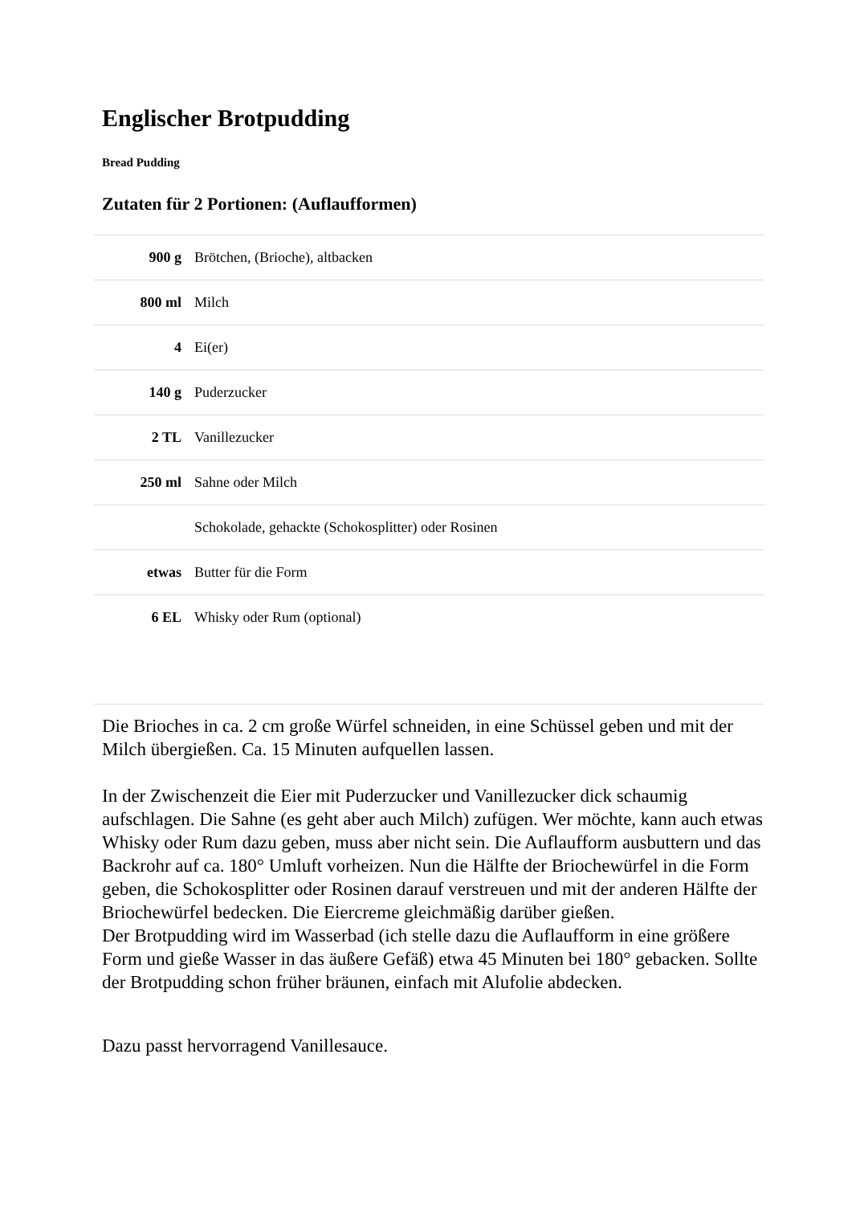Englischer Brotpudding
Bread Pudding
Zutaten für 2 Portionen: (Auflaufformen)
| 900 g | Brötchen, (Brioche), altbacken |
| 800 ml | Milch |
| 4 | Ei(er) |
| 140 g | Puderzucker |
| 2 TL | Vanillezucker |
| 250 ml | Sahne oder Milch |
| | Schokolade, gehackte (Schokosplitter) oder Rosinen |
| etwas | Butter für die Form |
| 6 EL | Whisky oder Rum (optional) |
Die Brioches in ca. 2 cm große Würfel schneiden, in eine Schüssel geben und mit der Milch übergießen. Ca. 15 Minuten aufquellen lassen.
In der Zwischenzeit die Eier mit Puderzucker und Vanillezucker dick schaumig aufschlagen. Die Sahne (es geht aber auch Milch) zufügen. Wer möchte, kann auch etwas Whisky oder Rum dazu geben, muss aber nicht sein. Die Auflaufform ausbuttern und das Backrohr auf ca. 180° Umluft vorheizen. Nun die Hälfte der Briochewürfel in die Form geben, die Schokosplitter oder Rosinen darauf verstreuen und mit der anderen Hälfte der Briochewürfel bedecken. Die Eiercreme gleichmäßig darüber gießen.
Der Brotpudding wird im Wasserbad (ich stelle dazu die Auflaufform in eine größere Form und gieße Wasser in das äußere Gefäß) etwa 45 Minuten bei 180° gebacken. Sollte der Brotpudding schon früher bräunen, einfach mit Alufolie abdecken.
Dazu passt hervorragend Vanillesauce.